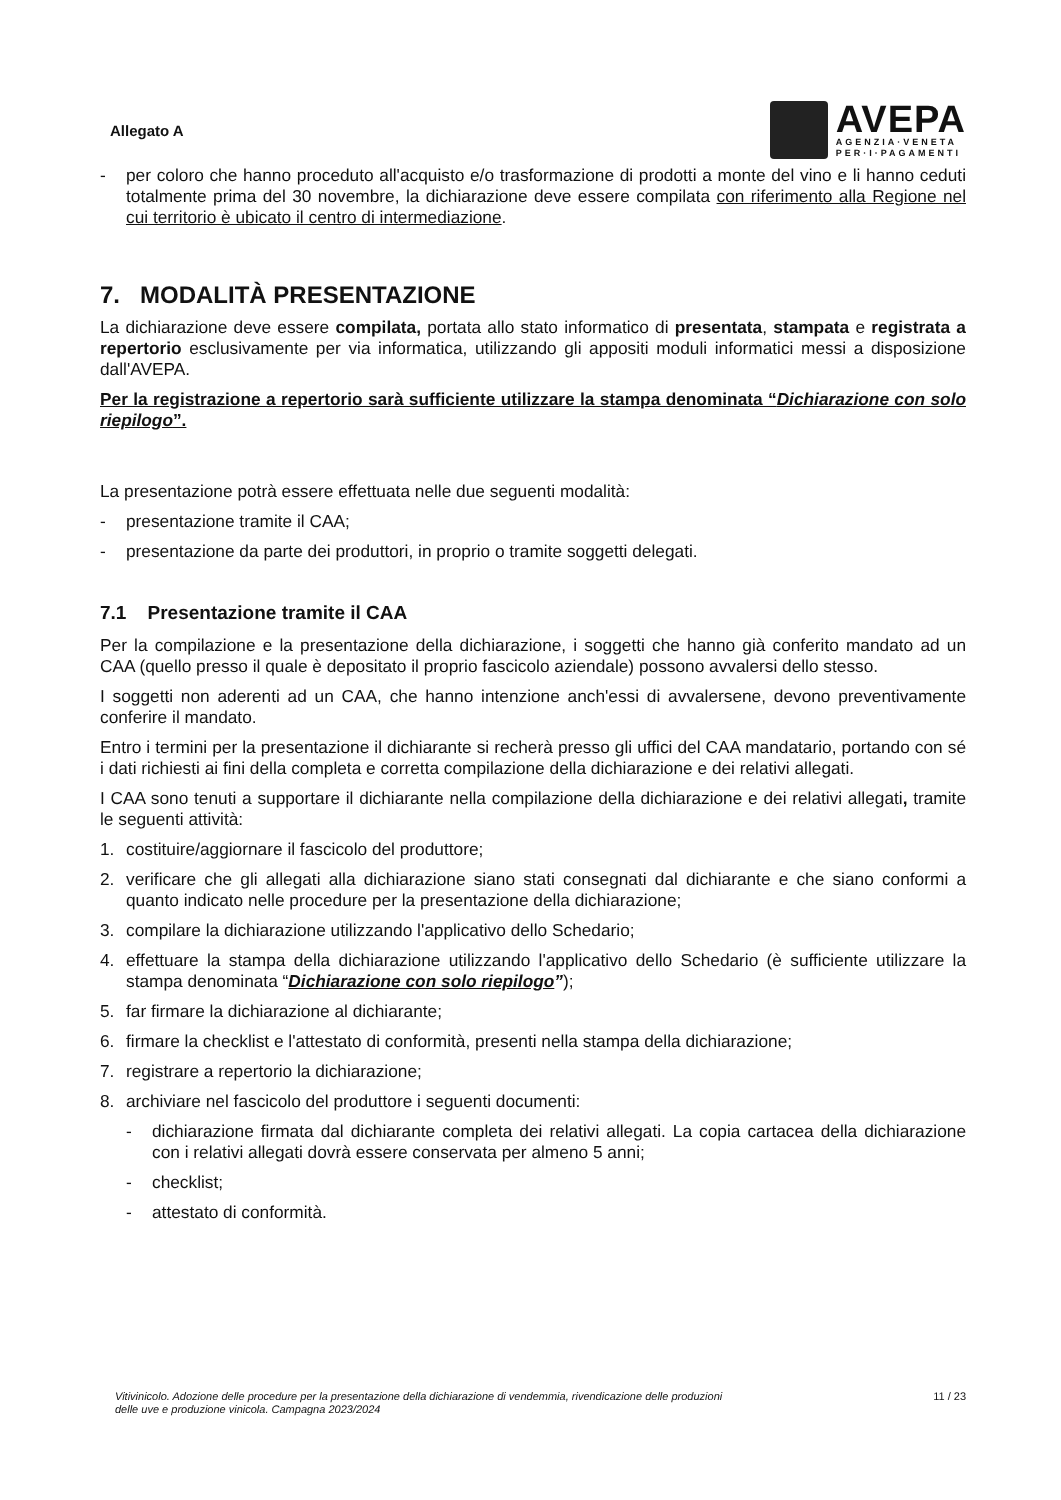Allegato A
AVEPA
AGENZIA·VENETA
PER·I·PAGAMENTI
- per coloro che hanno proceduto all'acquisto e/o trasformazione di prodotti a monte del vino e li hanno ceduti totalmente prima del 30 novembre, la dichiarazione deve essere compilata con riferimento alla Regione nel cui territorio è ubicato il centro di intermediazione.
7. MODALITÀ PRESENTAZIONE
La dichiarazione deve essere compilata, portata allo stato informatico di presentata, stampata e registrata a repertorio esclusivamente per via informatica, utilizzando gli appositi moduli informatici messi a disposizione dall'AVEPA.
Per la registrazione a repertorio sarà sufficiente utilizzare la stampa denominata “Dichiarazione con solo riepilogo”.
La presentazione potrà essere effettuata nelle due seguenti modalità:
- presentazione tramite il CAA;
- presentazione da parte dei produttori, in proprio o tramite soggetti delegati.
7.1 Presentazione tramite il CAA
Per la compilazione e la presentazione della dichiarazione, i soggetti che hanno già conferito mandato ad un CAA (quello presso il quale è depositato il proprio fascicolo aziendale) possono avvalersi dello stesso.
I soggetti non aderenti ad un CAA, che hanno intenzione anch'essi di avvalersene, devono preventivamente conferire il mandato.
Entro i termini per la presentazione il dichiarante si recherà presso gli uffici del CAA mandatario, portando con sé i dati richiesti ai fini della completa e corretta compilazione della dichiarazione e dei relativi allegati.
I CAA sono tenuti a supportare il dichiarante nella compilazione della dichiarazione e dei relativi allegati, tramite le seguenti attività:
1. costituire/aggiornare il fascicolo del produttore;
2. verificare che gli allegati alla dichiarazione siano stati consegnati dal dichiarante e che siano conformi a quanto indicato nelle procedure per la presentazione della dichiarazione;
3. compilare la dichiarazione utilizzando l'applicativo dello Schedario;
4. effettuare la stampa della dichiarazione utilizzando l'applicativo dello Schedario (è sufficiente utilizzare la stampa denominata “Dichiarazione con solo riepilogo”);
5. far firmare la dichiarazione al dichiarante;
6. firmare la checklist e l'attestato di conformità, presenti nella stampa della dichiarazione;
7. registrare a repertorio la dichiarazione;
8. archiviare nel fascicolo del produttore i seguenti documenti:
- dichiarazione firmata dal dichiarante completa dei relativi allegati. La copia cartacea della dichiarazione con i relativi allegati dovrà essere conservata per almeno 5 anni;
- checklist;
- attestato di conformità.
Vitivinicolo. Adozione delle procedure per la presentazione della dichiarazione di vendemmia, rivendicazione delle produzioni
delle uve e produzione vinicola. Campagna 2023/2024
11 / 23